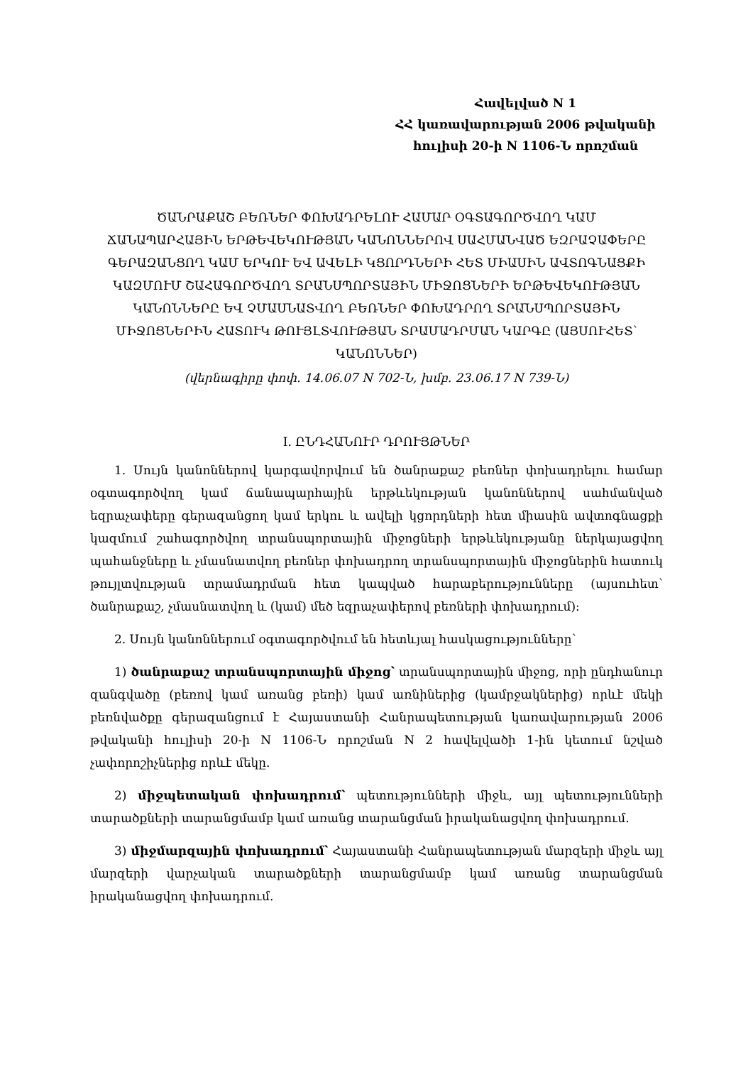Հավելված N 1
ՀՀ կառավարության 2006 թվականի
հուլիսի 20-ի N 1106-Ն որոշման
ԾԱՆՐԱՔԱՇ ԲԵՌՆԵՐ ՓՈԽԱԴՐԵԼՈՒ ՀԱՄԱՐ ՕԳՏԱԳՈՐԾՎՈՂ ԿԱՄ ՃԱՆԱՊԱՐՀԱՅԻՆ ԵՐԹԵՎԵԿՈՒԹՅԱՆ ԿԱՆՈՆՆԵՐՈՎ ՍԱՀՄԱՆՎԱԾ ԵԶՐԱՉԱՓԵՐԸ ԳԵՐԱԶԱՆՑՈՂ ԿԱՄ ԵՐԿՈՒ ԵՎ ԱՎԵԼԻ ԿՑՈՐԴՆԵՐԻ ՀԵՏ ՄԻԱՍԻՆ ԱՎՏՈԳՆԱՑՔԻ ԿԱԶՄՈՒՄ ՇԱՀԱԳՈՐԾՎՈՂ ՏՐԱՆՍՊՈՐՏԱՅԻՆ ՄԻՋՈՑՆԵՐԻ ԵՐԹԵՎԵԿՈՒԹՅԱՆ ԿԱՆՈՆՆԵՐԸ ԵՎ ՉՄԱՍՆԱՏՎՈՂ ԲԵՌՆԵՐ ՓՈԽԱԴՐՈՂ ՏՐԱՆՍՊՈՐՏԱՅԻՆ ՄԻՋՈՑՆԵՐԻՆ ՀԱՏՈՒԿ ԹՈՒՅԼՏՎՈՒԹՅԱՆ ՏՐԱՄԱԴՐՄԱՆ ԿԱՐԳԸ (ԱՅՍՈՒՀԵՏ՝ ԿԱՆՈՆՆԵՐ)
(վերնագիրը փոփ. 14.06.07 N 702-Ն, խմբ. 23.06.17 N 739-Ն)
I. ԸՆԴՀԱՆՈՒՐ ԴՐՈՒՅԹՆԵՐ
1. Սույն կանոններով կարգավորվում են ծանրաքաշ բեռներ փոխադրելու համար օգտագործվող կամ ճանապարհային երթևեկության կանոններով սահմանված եզրաչափերը գերազանցող կամ երկու և ավելի կցորդների հետ միասին ավտոգնացքի կազմում շահագործվող տրանսպորտային միջոցների երթևեկությանը ներկայացվող պահանջները և չմասնատվող բեռներ փոխադրող տրանսպորտային միջոցներին հատուկ թույլտվության տրամադրման հետ կապված հարաբերությունները (այսուհետ՝ ծանրաքաշ, չմասնատվող և (կամ) մեծ եզրաչափերով բեռների փոխադրում):
2. Սույն կանոններում օգտագործվում են հետևյալ հասկացությունները՝
1) ծանրաքաշ տրանսպորտային միջոց՝ տրանսպորտային միջոց, որի ընդհանուր զանգվածը (բեռով կամ առանց բեռի) կամ առնիներից (կամրջակներից) որևէ մեկի բեռնվածքը գերազանցում է Հայաստանի Հանրապետության կառավարության 2006 թվականի հուլիսի 20-ի N 1106-Ն որոշման N 2 հավելվածի 1-ին կետում նշված չափորոշիչներից որևէ մեկը.
2) միջպետական փոխադրում՝ պետությունների միջև, այլ պետությունների տարածքների տարանցմամբ կամ առանց տարանցման իրականացվող փոխադրում.
3) միջմարզային փոխադրում՝ Հայաստանի Հանրապետության մարզերի միջև այլ մարզերի վարչական տարածքների տարանցմամբ կամ առանց տարանցման իրականացվող փոխադրում.